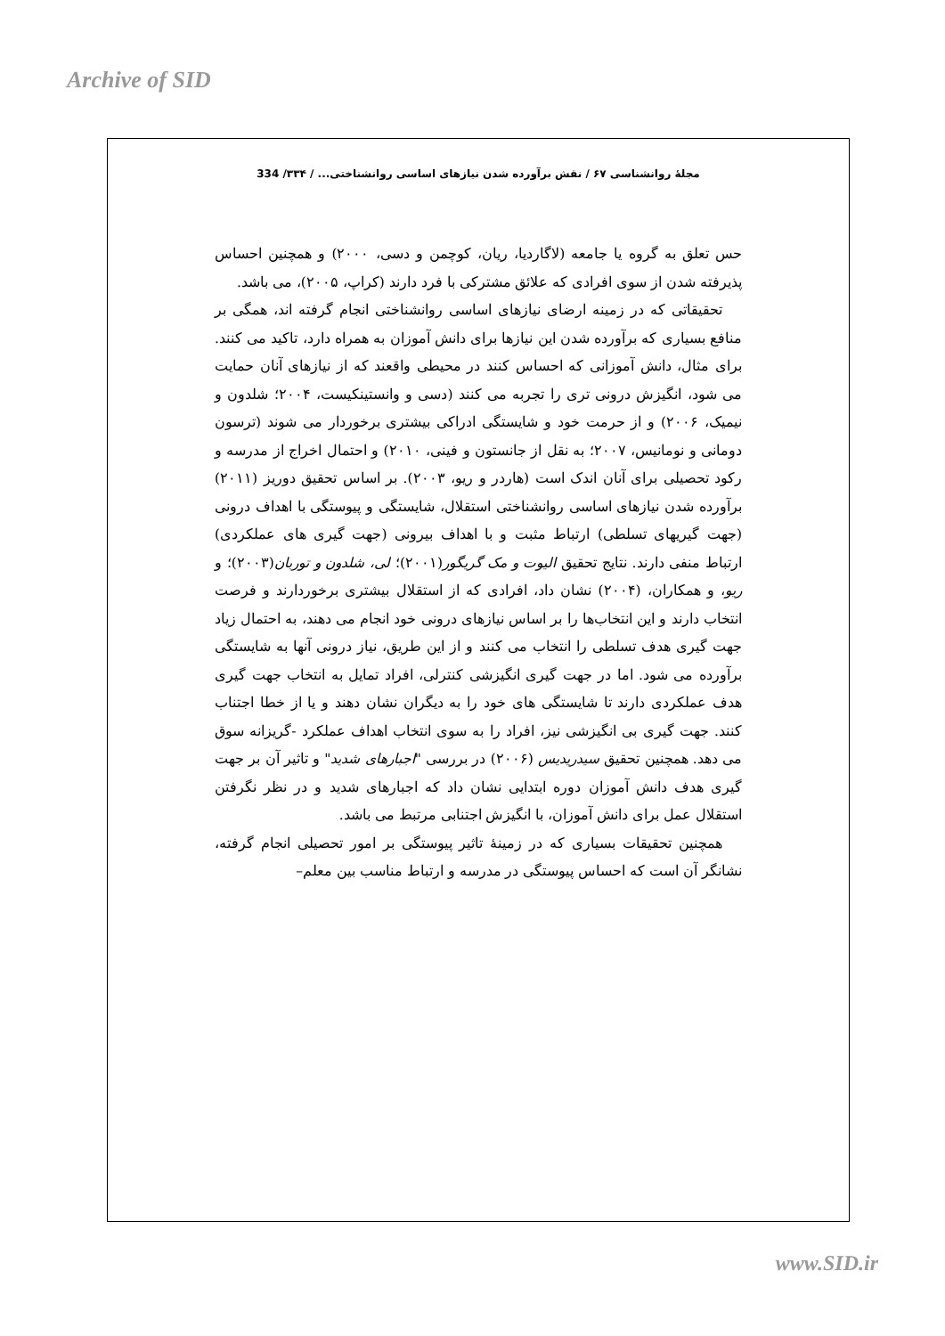Archive of SID
مجلهٔ روانشناسی ۶۷ / نقش برآورده شدن نیازهای اساسی روانشناختی... / ۳۳۴/ 334
حس تعلق به گروه یا جامعه (لاگاردیا، ریان، کوچمن و دسی، ۲۰۰۰) و همچنین احساس پذیرفته شدن از سوی افرادی که علائق مشترکی با فرد دارند (کراپ، ۲۰۰۵)، می باشد.
تحقیقاتی که در زمینه ارضای نیازهای اساسی روانشناختی انجام گرفته اند، همگی بر منافع بسیاری که برآورده شدن این نیازها برای دانش آموزان به همراه دارد، تاکید می کنند. برای مثال، دانش آموزانی که احساس کنند در محیطی واقعند که از نیازهای آنان حمایت می شود، انگیزش درونی تری را تجربه می کنند (دسی و وانستینکیست، ۲۰۰۴؛ شلدون و نیمیک، ۲۰۰۶) و از حرمت خود و شایستگی ادراکی بیشتری برخوردار می شوند (ترسون دومانی و نومانیس، ۲۰۰۷؛ به نقل از جانستون و فینی، ۲۰۱۰) و احتمال اخراج از مدرسه و رکود تحصیلی برای آنان اندک است (هاردر و ریو، ۲۰۰۳). بر اساس تحقیق دوریز (۲۰۱۱) برآورده شدن نیازهای اساسی روانشناختی استقلال، شایستگی و پیوستگی با اهداف درونی (جهت گیریهای تسلطی) ارتباط مثبت و با اهداف بیرونی (جهت گیری های عملکردی) ارتباط منفی دارند. نتایج تحقیق الیوت و مک گریگور(۲۰۰۱)؛ لی، شلدون و توربان(۲۰۰۳)؛ و ریو، و همکاران، (۲۰۰۴) نشان داد، افرادی که از استقلال بیشتری برخوردارند و فرصت انتخاب دارند و این انتخاب‌ها را بر اساس نیازهای درونی خود انجام می دهند، به احتمال زیاد جهت گیری هدف تسلطی را انتخاب می کنند و از این طریق، نیاز درونی آنها به شایستگی برآورده می شود. اما در جهت گیری انگیزشی کنترلی، افراد تمایل به انتخاب جهت گیری هدف عملکردی دارند تا شایستگی های خود را به دیگران نشان دهند و یا از خطا اجتناب کنند. جهت گیری بی انگیزشی نیز، افراد را به سوی انتخاب اهداف عملکرد -گریزانه سوق می دهد. همچنین تحقیق سیدریدیس (۲۰۰۶) در بررسی "اجبارهای شدید" و تاثیر آن بر جهت گیری هدف دانش آموزان دوره ابتدایی نشان داد که اجبارهای شدید و در نظر نگرفتن استقلال عمل برای دانش آموزان، با انگیزش اجتنابی مرتبط می باشد.
همچنین تحقیقات بسیاری که در زمینهٔ تاثیر پیوستگی بر امور تحصیلی انجام گرفته، نشانگر آن است که احساس پیوستگی در مدرسه و ارتباط مناسب بین معلم–
www.SID.ir